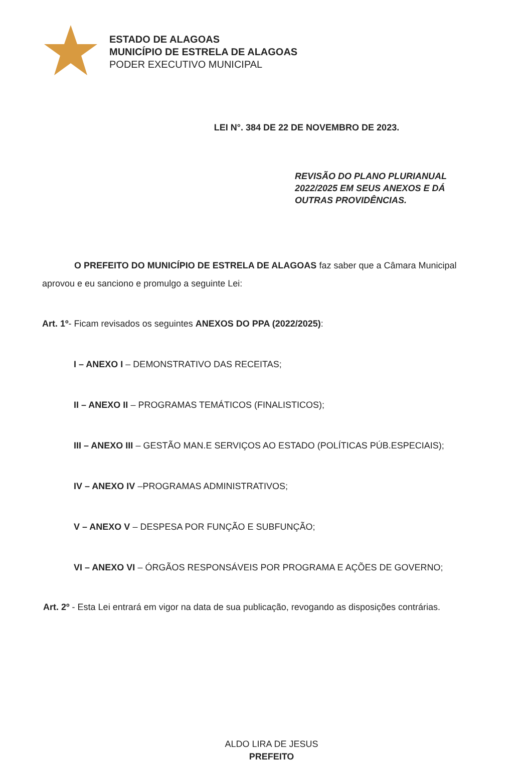ESTADO DE ALAGOAS
MUNICÍPIO DE ESTRELA DE ALAGOAS
PODER EXECUTIVO MUNICIPAL
LEI N°. 384 DE 22 DE NOVEMBRO DE 2023.
REVISÃO DO PLANO PLURIANUAL
2022/2025 EM SEUS ANEXOS E DÁ
OUTRAS PROVIDÊNCIAS.
O PREFEITO DO MUNICÍPIO DE ESTRELA DE ALAGOAS faz saber que a Câmara Municipal aprovou e eu sanciono e promulgo a seguinte Lei:
Art. 1º- Ficam revisados os seguintes ANEXOS DO PPA (2022/2025):
I – ANEXO I – DEMONSTRATIVO DAS RECEITAS;
II – ANEXO II – PROGRAMAS TEMÁTICOS (FINALISTICOS);
III – ANEXO III – GESTÃO MAN.E SERVIÇOS AO ESTADO (POLÍTICAS PÚB.ESPECIAIS);
IV – ANEXO IV –PROGRAMAS ADMINISTRATIVOS;
V – ANEXO V – DESPESA POR FUNÇÃO E SUBFUNÇÃO;
VI – ANEXO VI – ÓRGÃOS RESPONSÁVEIS POR PROGRAMA E AÇÕES DE GOVERNO;
Art. 2º - Esta Lei entrará em vigor na data de sua publicação, revogando as disposições contrárias.
ALDO LIRA DE JESUS
PREFEITO